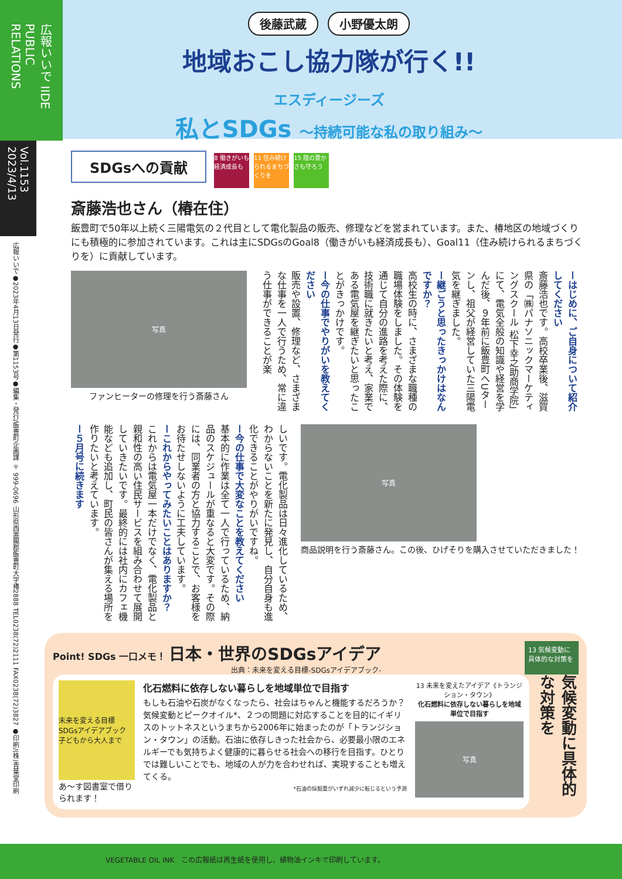広報いいで IIDE PUBLIC RELATIONS
Vol.1153 2023/4/13
広報いいで●2023年4月13日発行●第1153号●編集・発行/飯豊町企画課 〒999-0696 山形県西置賜郡飯豊町大字椿2888 TEL0238(72)2111 FAX0238(72)3827 ●印刷/(株)青葉堂印刷
後藤武蔵 小野優太朗
地域おこし協力隊が行く!!
エスディージーズ
私とSDGs 〜持続可能な私の取り組み〜
SDGsへの貢献 8 働きがいも経済成長も 11 住み続けられるまちづくりを 15 陸の豊かさも守ろう
斎藤浩也さん（椿在住）
飯豊町で50年以上続く三陽電気の２代目として電化製品の販売、修理などを営まれています。また、椿地区の地域づくりにも積極的に参加されています。これは主にSDGsのGoal8（働きがいも経済成長も）、Goal11（住み続けられるまちづくりを）に貢献しています。
写真
ファンヒーターの修理を行う斎藤さん
ーはじめに、ご自身について紹介してください
斎藤浩也です。高校卒業後、滋賀県の「㈱パナソニックマーケティングスクール 松下幸之助商学院」にて、電気全般の知識や経営を学んだ後、９年前に飯豊町へUターンし、祖父が経営していた三陽電気を継ぎました。
ー継ごうと思ったきっかけはなんですか？
高校生の時に、さまざまな職種の職場体験をしました。その体験を通じて自分の進路を考えた際に、技術職に就きたいと考え、家業である電気屋を継ぎたいと思ったことがきっかけです。
ー今の仕事でやりがいを教えてください
販売や設置、修理など、さまざまな仕事を一人で行うため、常に違う仕事ができることが楽
しいです。電化製品は日々進化しているため、わからないことを新たに発見し、自分自身も進化できることがやりがいですね。
ー今の仕事で大変なことを教えてください
基本的に作業は全て一人で行っているため、納品のスケジュールが重なると大変です。その際には、同業者の方と協力することで、お客様をお待たせしないように工夫しています。
ーこれからやってみたいことはありますか？
これからは電気屋一本だけでなく、電化製品と親和性の高い住民サービスを組み合わせて展開していきたいです。最終的には社内にカフェ機能なども追加し、町民の皆さんが集える場所を作りたいと考えています。
ー５月号に続きます
写真
商品説明を行う斎藤さん。この後、ひげそりを購入させていただきました！
Point! SDGs 一口メモ！ 日本・世界のSDGsアイデア
出典：未来を変える目標-SDGsアイデアブック-
13 気候変動に具体的な対策を
未来を変える目標 SDGsアイデアブック 子どもから大人まで
あ〜す図書室で借りられます！
化石燃料に依存しない暮らしを地域単位で目指す
もしも石油や石炭がなくなったら、社会はちゃんと機能するだろうか？気候変動とピークオイル*、２つの問題に対応することを目的にイギリスのトットネスというまちから2006年に始まったのが「トランジション・タウン」の活動。石油に依存しきった社会から、必要最小限のエネルギーでも気持ちよく健康的に暮らせる社会への移行を目指す。ひとりでは難しいことでも、地域の人が力を合わせれば、実現することも増えてくる。
*石油の採掘量がいずれ減少に転じるという予測
13 未来を変えたアイデア《トランジション・タウン》
化石燃料に依存しない暮らしを地域単位で目指す
写真
気候変動に具体的な対策を
VEGETABLE OIL INK　この広報紙は再生紙を使用し、植物油インキで印刷しています。